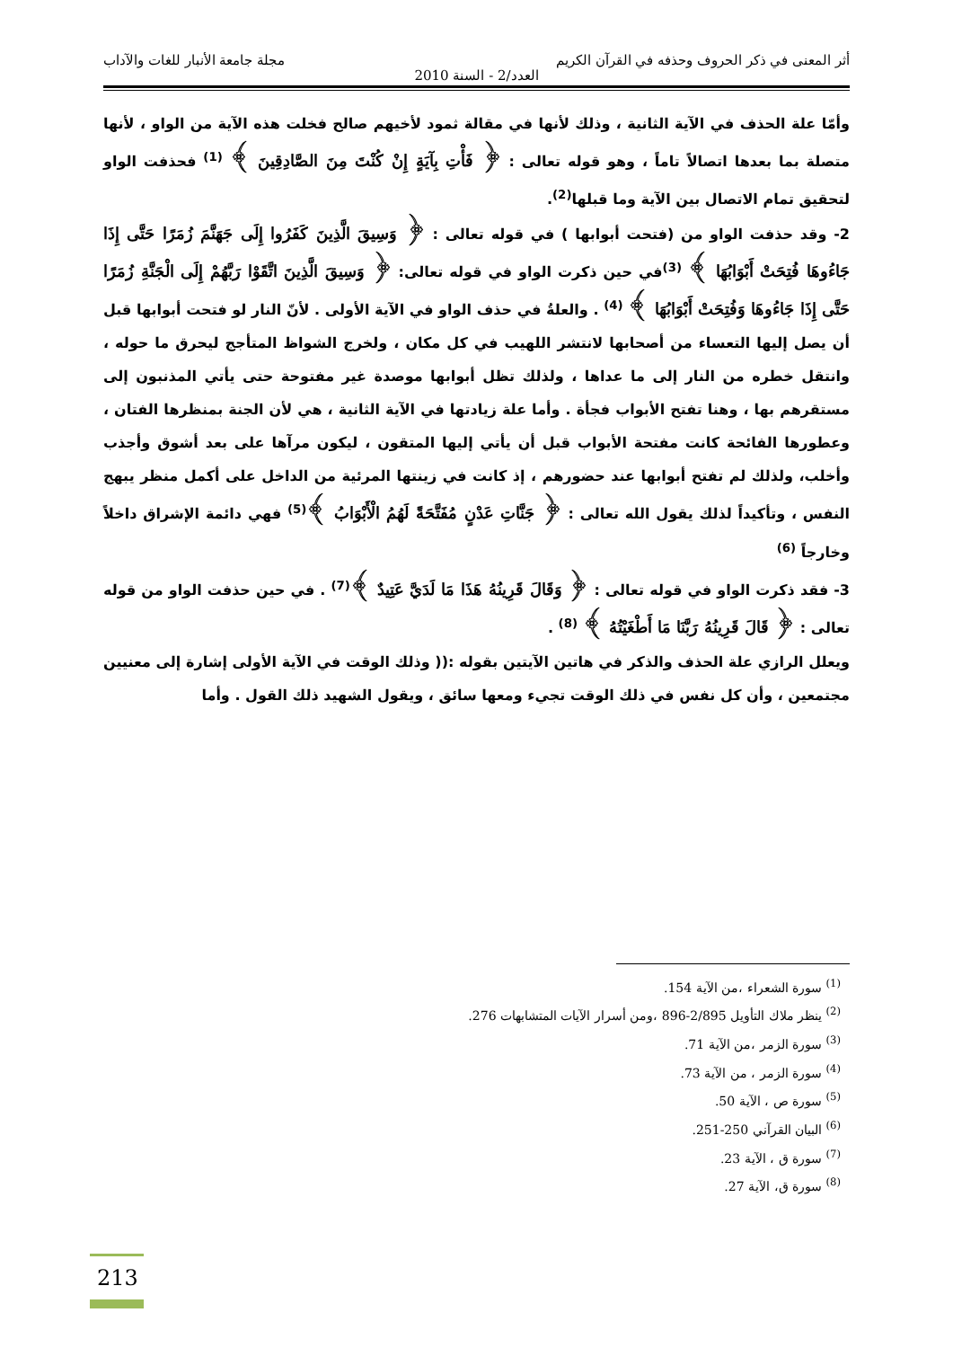أثر المعنى في ذكر الحروف وحذفه في القرآن الكريم مجلة جامعة الأنبار للغات والآداب
العدد/2 - السنة 2010
وأمّا علة الحذف في الآية الثانية ، وذلك لأنها في مقالة ثمود لأخيهم صالح فخلت هذه الآية من الواو ، لأنها متصلة بما بعدها اتصالاً تاماً ، وهو قوله تعالى : ﴿ فَأْتِ بِآيَةٍ إِنْ كُنْتَ مِنَ الصَّادِقِينَ ﴾ <sup>(1)</sup> فحذفت الواو لتحقيق تمام الاتصال بين الآية وما قبلها<sup>(2)</sup>.
2- وقد حذفت الواو من (فتحت أبوابها ) في قوله تعالى : ﴿ وَسِيقَ الَّذِينَ كَفَرُوا إِلَى جَهَنَّمَ زُمَرًا حَتَّى إِذَا جَاءُوهَا فُتِحَتْ أَبْوَابُهَا ﴾ <sup>(3)</sup>في حين ذكرت الواو في قوله تعالى: ﴿ وَسِيقَ الَّذِينَ اتَّقَوْا رَبَّهُمْ إِلَى الْجَنَّةِ زُمَرًا حَتَّى إِذَا جَاءُوهَا وَفُتِحَتْ أَبْوَابُهَا ﴾ <sup>(4)</sup> . والعلةُ في حذف الواو في الآية الأولى . لأنّ النار لو فتحت أبوابها قبل أن يصل إليها التعساء من أصحابها لانتشر اللهيب في كل مكان ، ولخرج الشواظ المتأجج ليحرق ما حوله ، وانتقل خطره من النار إلى ما عداها ، ولذلك تظل أبوابها موصدة غير مفتوحة حتى يأتي المذنبون إلى مستقرهم بها ، وهنا تفتح الأبواب فجأة . وأما علة زيادتها في الآية الثانية ، هي لأن الجنة بمنظرها الفتان ، وعطورها الفائحة كانت مفتحة الأبواب قبل أن يأتي إليها المتقون ، ليكون مرآها على بعد أشوق وأجذب وأخلب، ولذلك لم تفتح أبوابها عند حضورهم ، إذ كانت في زينتها المرئية من الداخل على أكمل منظر يبهج النفس ، وتأكيداً لذلك يقول الله تعالى : ﴿ جَنَّاتِ عَدْنٍ مُفَتَّحَةً لَهُمُ الْأَبْوَابُ ﴾<sup>(5)</sup> فهي دائمة الإشراق داخلاً وخارجاً <sup>(6)</sup>
3- فقد ذكرت الواو في قوله تعالى : ﴿ وَقَالَ قَرِينُهُ هَذَا مَا لَدَيَّ عَتِيدٌ ﴾<sup>(7)</sup> . في حين حذفت الواو من قوله تعالى : ﴿ قَالَ قَرِينُهُ رَبَّنَا مَا أَطْغَيْتُهُ ﴾ <sup>(8)</sup> .
ويعلل الرازي علة الحذف والذكر في هاتين الآيتين بقوله :(( وذلك الوقت في الآية الأولى إشارة إلى معنيين مجتمعين ، وأن كل نفس في ذلك الوقت تجيء ومعها سائق ، ويقول الشهيد ذلك القول . وأما
<sup>(1)</sup> سورة الشعراء ،من الآية 154.
<sup>(2)</sup> ينظر ملاك التأويل 2/895-896 ،ومن أسرار الآيات المتشابهات 276.
<sup>(3)</sup> سورة الزمر ،من الآية 71.
<sup>(4)</sup> سورة الزمر ، من الآية 73.
<sup>(5)</sup> سورة ص ، الآية 50.
<sup>(6)</sup> البيان القرآني 250-251.
<sup>(7)</sup> سورة ق ، الآية 23.
<sup>(8)</sup> سورة ق، الآية 27.
213